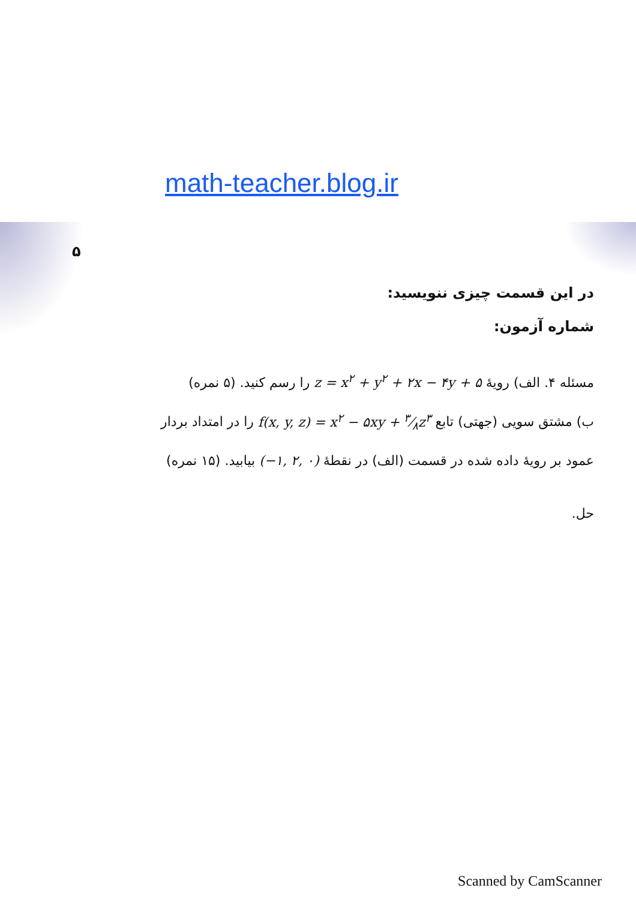math-teacher.blog.ir
۵
در این قسمت چیزی ننویسید:
شماره آزمون:
مسئله ۴. الف) رویهٔ z = x<sup>۲</sup> + y<sup>۲</sup> + ۲x − ۴y + ۵ را رسم کنید. (۵ نمره)
ب) مشتق سویی (جهتی) تابع f(x, y, z) = x<sup>۲</sup> − ۵xy + ۳⁄۸z<sup>۳</sup> را در امتداد بردار
عمود بر رویهٔ داده شده در قسمت (الف) در نقطهٔ (−۱, ۲, ۰) بیابید. (۱۵ نمره)
حل.
Scanned by CamScanner